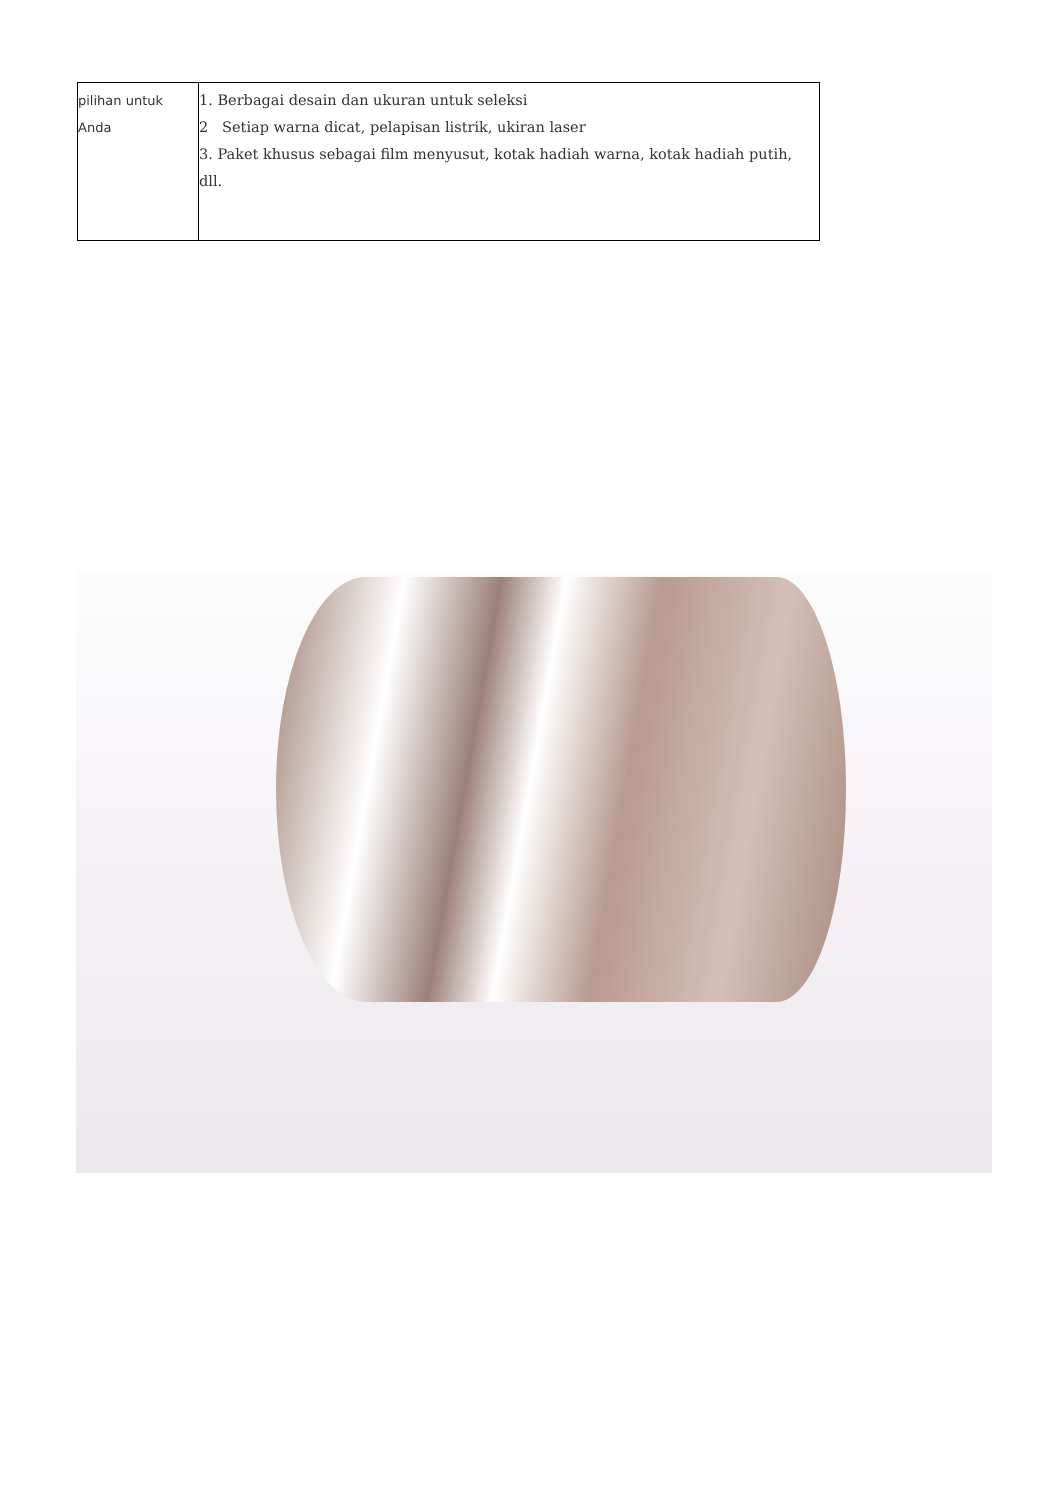| pilihan untuk Anda | 1. Berbagai desain dan ukuran untuk seleksi 2 Setiap warna dicat, pelapisan listrik, ukiran laser 3. Paket khusus sebagai film menyusut, kotak hadiah warna, kotak hadiah putih, dll. |